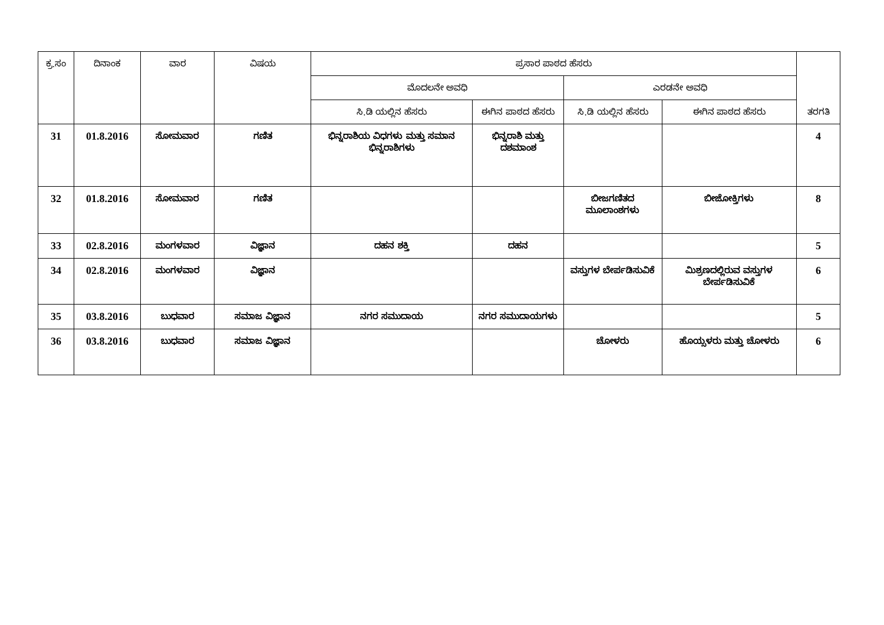| ಕ್ರ.ಸಂ | ದಿನಾಂಕ | ವಾರ | ವಿಷಯ | ಪ್ರಸಾರ ಪಾಠದ ಹೆಸರು | | | | ತರಗತಿ |
| --- | --- | --- | --- | --- | --- | --- | --- | --- |
| | | | | ಮೊದಲನೇ ಅವಧಿ | | ಎರಡನೇ ಅವಧಿ | | |
| | | | | ಸಿ.ಡಿ ಯಲ್ಲಿನ ಹೆಸರು | ಈಗಿನ ಪಾಠದ ಹೆಸರು | ಸಿ.ಡಿ ಯಲ್ಲಿನ ಹೆಸರು | ಈಗಿನ ಪಾಠದ ಹೆಸರು | |
| 31 | 01.8.2016 | ಸೋಮವಾರ | ಗಣಿತ | ಭಿನ್ನರಾಶಿಯ ವಿಧಗಳು ಮತ್ತು ಸಮಾನ ಭಿನ್ನರಾಶಿಗಳು | ಭಿನ್ನರಾಶಿ ಮತ್ತು ದಶಮಾಂಶ | | | 4 |
| 32 | 01.8.2016 | ಸೋಮವಾರ | ಗಣಿತ | | | ಬೀಜಗಣಿತದ ಮೂಲಾಂಶಗಳು | ಬೀಜೋಕ್ತಿಗಳು | 8 |
| 33 | 02.8.2016 | ಮಂಗಳವಾರ | ವಿಜ್ಞಾನ | ದಹನ ಶಕ್ತಿ | ದಹನ | | | 5 |
| 34 | 02.8.2016 | ಮಂಗಳವಾರ | ವಿಜ್ಞಾನ | | | ವಸ್ತುಗಳ ಬೇರ್ಪಡಿಸುವಿಕೆ | ಮಿಶ್ರಣದಲ್ಲಿರುವ ವಸ್ತುಗಳ ಬೇರ್ಪಡಿಸುವಿಕೆ | 6 |
| 35 | 03.8.2016 | ಬುಧವಾರ | ಸಮಾಜ ವಿಜ್ಞಾನ | ನಗರ ಸಮುದಾಯ | ನಗರ ಸಮುದಾಯಗಳು | | | 5 |
| 36 | 03.8.2016 | ಬುಧವಾರ | ಸಮಾಜ ವಿಜ್ಞಾನ | | | ಚೋಳರು | ಹೊಯ್ಸಳರು ಮತ್ತು ಚೋಳರು | 6 |